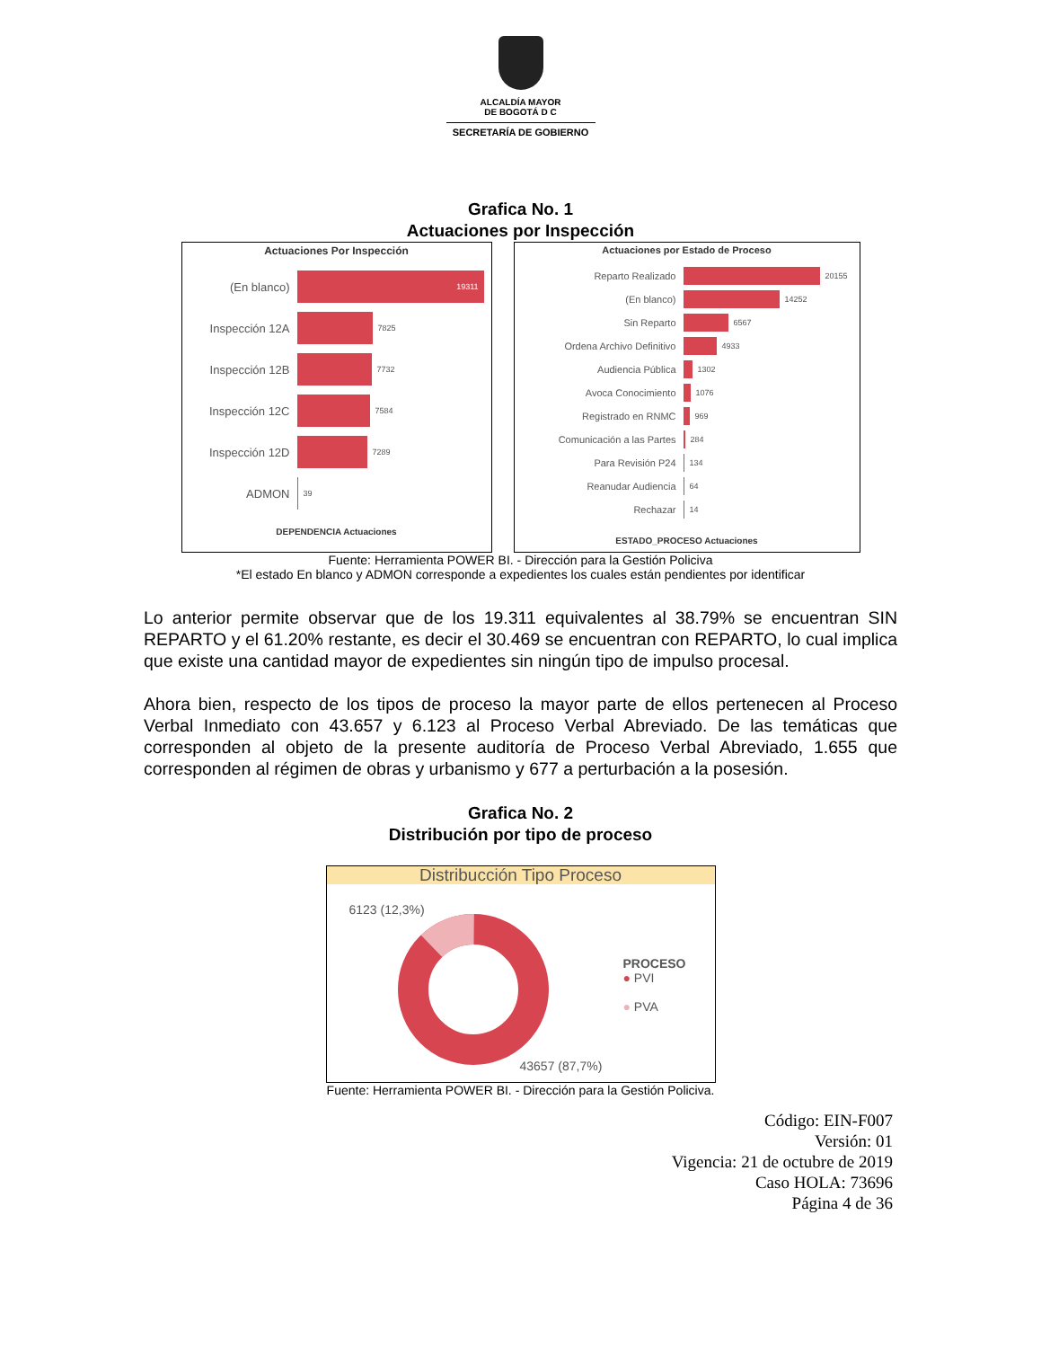ALCALDÍA MAYOR
DE BOGOTÁ D C
SECRETARÍA DE GOBIERNO
Grafica No. 1
Actuaciones por Inspección
Actuaciones Por Inspección
(En blanco)
19311
Inspección 12A
7825
Inspección 12B
7732
Inspección 12C
7584
Inspección 12D
7289
ADMON
39
DEPENDENCIA Actuaciones
Actuaciones por Estado de Proceso
Reparto Realizado
20155
(En blanco)
14252
Sin Reparto
6567
Ordena Archivo Definitivo
4933
Audiencia Pública
1302
Avoca Conocimiento
1076
Registrado en RNMC
969
Comunicación a las Partes
284
Para Revisión P24
134
Reanudar Audiencia
64
Rechazar
14
ESTADO_PROCESO Actuaciones
Fuente: Herramienta POWER BI. - Dirección para la Gestión Policiva
*El estado En blanco y ADMON corresponde a expedientes los cuales están pendientes por identificar
Lo anterior permite observar que de los 19.311 equivalentes al 38.79% se encuentran SIN REPARTO y el 61.20% restante, es decir el 30.469 se encuentran con REPARTO, lo cual implica que existe una cantidad mayor de expedientes sin ningún tipo de impulso procesal.
Ahora bien, respecto de los tipos de proceso la mayor parte de ellos pertenecen al Proceso Verbal Inmediato con 43.657 y 6.123 al Proceso Verbal Abreviado. De las temáticas que corresponden al objeto de la presente auditoría de Proceso Verbal Abreviado, 1.655 que corresponden al régimen de obras y urbanismo y 677 a perturbación a la posesión.
Grafica No. 2
Distribución por tipo de proceso
Distribucción Tipo Proceso
6123 (12,3%)
43657 (87,7%)
PROCESO
● PVI
● PVA
Fuente: Herramienta POWER BI. - Dirección para la Gestión Policiva.
Código: EIN-F007
Versión: 01
Vigencia: 21 de octubre de 2019
Caso HOLA: 73696
Página 4 de 36